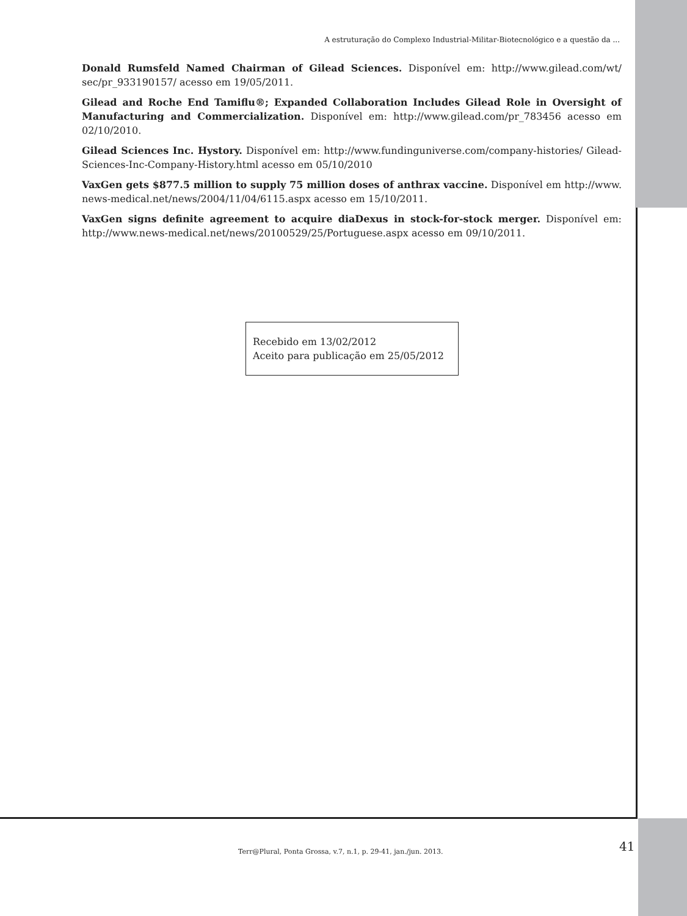A estruturação do Complexo Industrial-Militar-Biotecnológico e a questão da ...
Donald Rumsfeld Named Chairman of Gilead Sciences. Disponível em: http://www.gilead.com/wt/ sec/pr_933190157/ acesso em 19/05/2011.
Gilead and Roche End Tamiflu®; Expanded Collaboration Includes Gilead Role in Oversight of Manufacturing and Commercialization. Disponível em: http://www.gilead.com/pr_783456 acesso em 02/10/2010.
Gilead Sciences Inc. Hystory. Disponível em: http://www.fundinguniverse.com/company-histories/ Gilead-Sciences-Inc-Company-History.html acesso em 05/10/2010
VaxGen gets $877.5 million to supply 75 million doses of anthrax vaccine. Disponível em http://www. news-medical.net/news/2004/11/04/6115.aspx acesso em 15/10/2011.
VaxGen signs definite agreement to acquire diaDexus in stock-for-stock merger. Disponível em: http://www.news-medical.net/news/20100529/25/Portuguese.aspx acesso em 09/10/2011.
Recebido em 13/02/2012
Aceito para publicação em 25/05/2012
Terr@Plural, Ponta Grossa, v.7, n.1, p. 29-41, jan./jun. 2013.
41